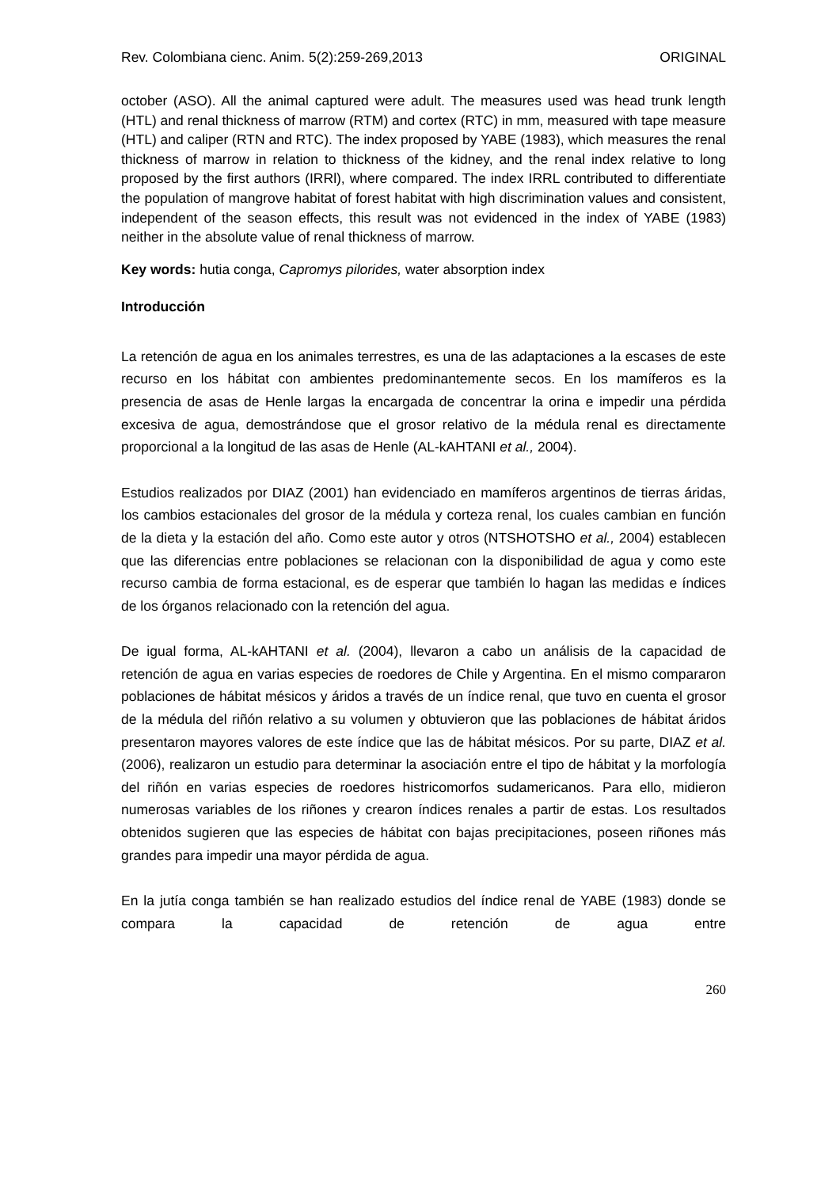Rev. Colombiana cienc. Anim. 5(2):259-269,2013 ORIGINAL
october (ASO). All the animal captured were adult. The measures used was head trunk length (HTL) and renal thickness of marrow (RTM) and cortex (RTC) in mm, measured with tape measure (HTL) and caliper (RTN and RTC). The index proposed by YABE (1983), which measures the renal thickness of marrow in relation to thickness of the kidney, and the renal index relative to long proposed by the first authors (IRRl), where compared. The index IRRL contributed to differentiate the population of mangrove habitat of forest habitat with high discrimination values and consistent, independent of the season effects, this result was not evidenced in the index of YABE (1983) neither in the absolute value of renal thickness of marrow.
Key words: hutia conga, Capromys pilorides, water absorption index
Introducción
La retención de agua en los animales terrestres, es una de las adaptaciones a la escases de este recurso en los hábitat con ambientes predominantemente secos. En los mamíferos es la presencia de asas de Henle largas la encargada de concentrar la orina e impedir una pérdida excesiva de agua, demostrándose que el grosor relativo de la médula renal es directamente proporcional a la longitud de las asas de Henle (AL-kAHTANI et al., 2004).
Estudios realizados por DIAZ (2001) han evidenciado en mamíferos argentinos de tierras áridas, los cambios estacionales del grosor de la médula y corteza renal, los cuales cambian en función de la dieta y la estación del año. Como este autor y otros (NTSHOTSHO et al., 2004) establecen que las diferencias entre poblaciones se relacionan con la disponibilidad de agua y como este recurso cambia de forma estacional, es de esperar que también lo hagan las medidas e índices de los órganos relacionado con la retención del agua.
De igual forma, AL-kAHTANI et al. (2004), llevaron a cabo un análisis de la capacidad de retención de agua en varias especies de roedores de Chile y Argentina. En el mismo compararon poblaciones de hábitat mésicos y áridos a través de un índice renal, que tuvo en cuenta el grosor de la médula del riñón relativo a su volumen y obtuvieron que las poblaciones de hábitat áridos presentaron mayores valores de este índice que las de hábitat mésicos. Por su parte, DIAZ et al. (2006), realizaron un estudio para determinar la asociación entre el tipo de hábitat y la morfología del riñón en varias especies de roedores histricomorfos sudamericanos. Para ello, midieron numerosas variables de los riñones y crearon índices renales a partir de estas. Los resultados obtenidos sugieren que las especies de hábitat con bajas precipitaciones, poseen riñones más grandes para impedir una mayor pérdida de agua.
En la jutía conga también se han realizado estudios del índice renal de YABE (1983) donde se compara la capacidad de retención de agua entre
260